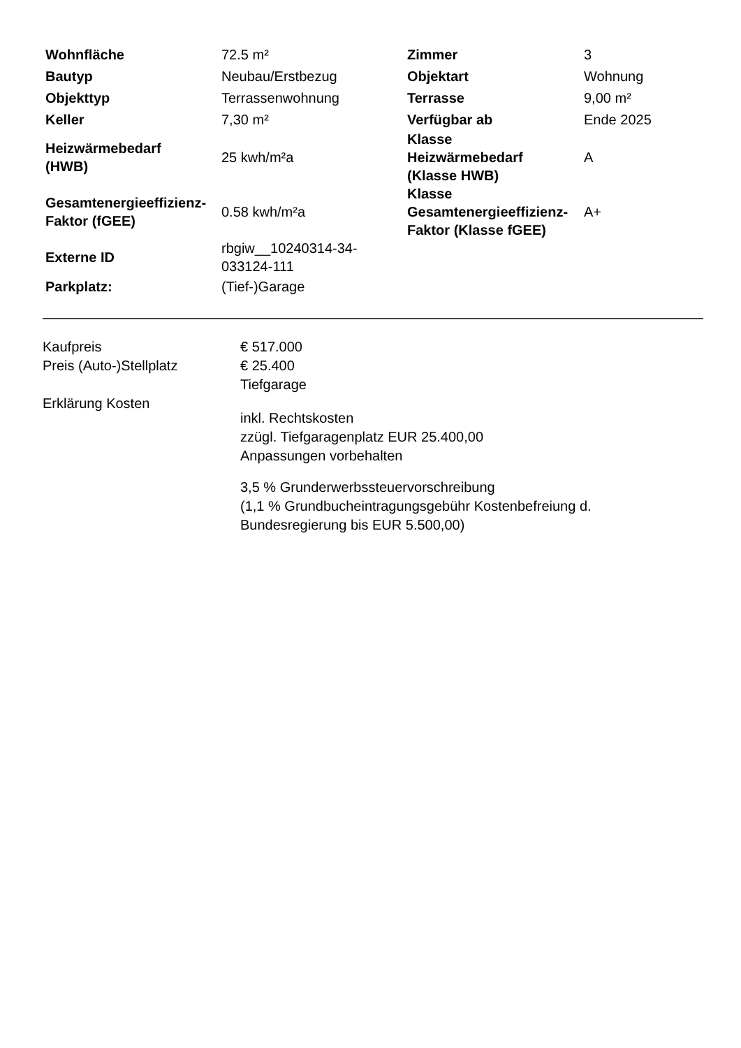| Wohnfläche | 72.5 m² | Zimmer | 3 |
| Bautyp | Neubau/Erstbezug | Objektart | Wohnung |
| Objekttyp | Terrassenwohnung | Terrasse | 9,00 m² |
| Keller | 7,30 m² | Verfügbar ab | Ende 2025 |
| Heizwärmebedarf (HWB) | 25 kwh/m²a | Klasse Heizwärmebedarf (Klasse HWB) | A |
| Gesamtenergieeffizienz- Faktor (fGEE) | 0.58 kwh/m²a | Klasse Gesamtenergieeffizienz- Faktor (Klasse fGEE) | A+ |
| Externe ID | rbgiw__10240314-34- 033124-111 | | |
| Parkplatz: | (Tief-)Garage | | |
| Kaufpreis | € 517.000 |
| Preis (Auto-)Stellplatz | € 25.400 Tiefgarage |
| Erklärung Kosten | inkl. Rechtskosten zzügl. Tiefgaragenplatz EUR 25.400,00 Anpassungen vorbehalten 3,5 % Grunderwerbssteuervorschreibung (1,1 % Grundbucheintragungsgebühr Kostenbefreiung d. Bundesregierung bis EUR 5.500,00) |